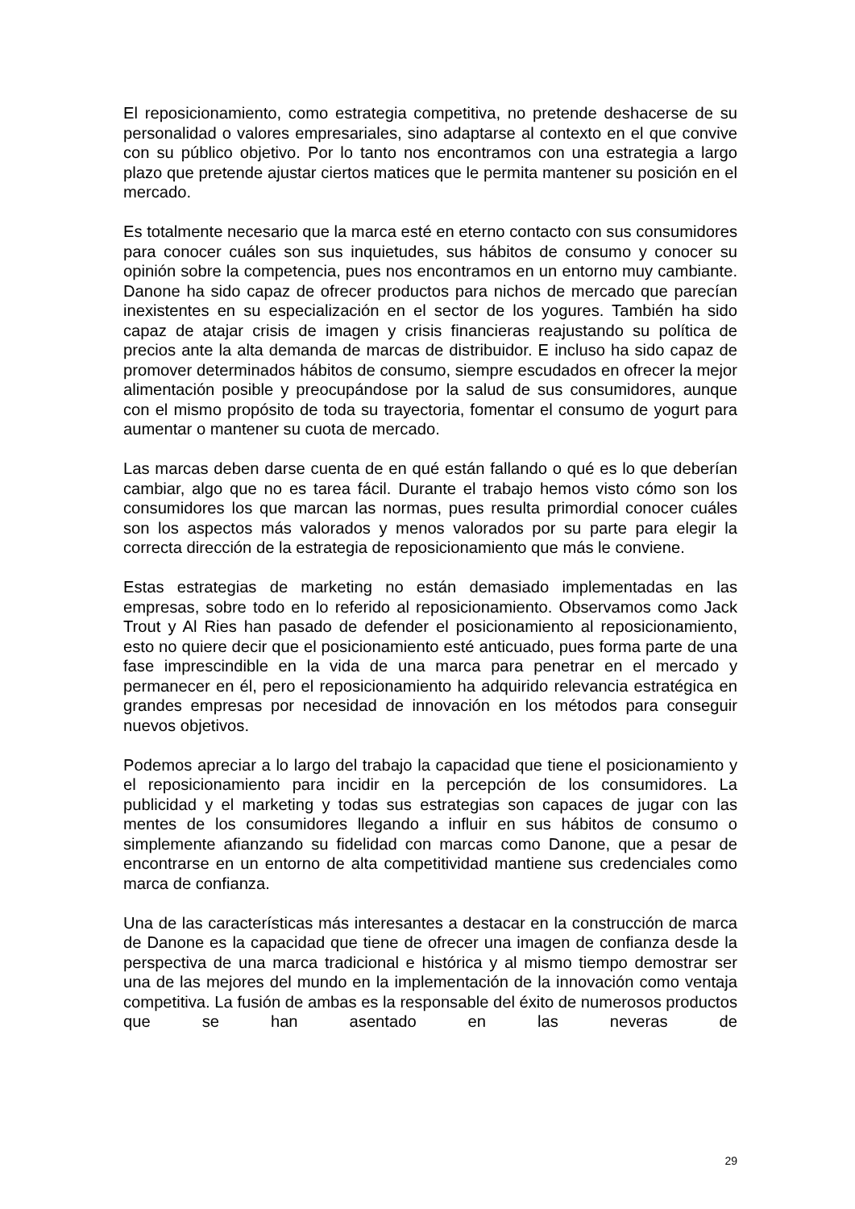El reposicionamiento, como estrategia competitiva, no pretende deshacerse de su personalidad o valores empresariales, sino adaptarse al contexto en el que convive con su público objetivo. Por lo tanto nos encontramos con una estrategia a largo plazo que pretende ajustar ciertos matices que le permita mantener su posición en el mercado.
Es totalmente necesario que la marca esté en eterno contacto con sus consumidores para conocer cuáles son sus inquietudes, sus hábitos de consumo y conocer su opinión sobre la competencia, pues nos encontramos en un entorno muy cambiante. Danone ha sido capaz de ofrecer productos para nichos de mercado que parecían inexistentes en su especialización en el sector de los yogures. También ha sido capaz de atajar crisis de imagen y crisis financieras reajustando su política de precios ante la alta demanda de marcas de distribuidor. E incluso ha sido capaz de promover determinados hábitos de consumo, siempre escudados en ofrecer la mejor alimentación posible y preocupándose por la salud de sus consumidores, aunque con el mismo propósito de toda su trayectoria, fomentar el consumo de yogurt para aumentar o mantener su cuota de mercado.
Las marcas deben darse cuenta de en qué están fallando o qué es lo que deberían cambiar, algo que no es tarea fácil. Durante el trabajo hemos visto cómo son los consumidores los que marcan las normas, pues resulta primordial conocer cuáles son los aspectos más valorados y menos valorados por su parte para elegir la correcta dirección de la estrategia de reposicionamiento que más le conviene.
Estas estrategias de marketing no están demasiado implementadas en las empresas, sobre todo en lo referido al reposicionamiento. Observamos como Jack Trout y Al Ries han pasado de defender el posicionamiento al reposicionamiento, esto no quiere decir que el posicionamiento esté anticuado, pues forma parte de una fase imprescindible en la vida de una marca para penetrar en el mercado y permanecer en él, pero el reposicionamiento ha adquirido relevancia estratégica en grandes empresas por necesidad de innovación en los métodos para conseguir nuevos objetivos.
Podemos apreciar a lo largo del trabajo la capacidad que tiene el posicionamiento y el reposicionamiento para incidir en la percepción de los consumidores. La publicidad y el marketing y todas sus estrategias son capaces de jugar con las mentes de los consumidores llegando a influir en sus hábitos de consumo o simplemente afianzando su fidelidad con marcas como Danone, que a pesar de encontrarse en un entorno de alta competitividad mantiene sus credenciales como marca de confianza.
Una de las características más interesantes a destacar en la construcción de marca de Danone es la capacidad que tiene de ofrecer una imagen de confianza desde la perspectiva de una marca tradicional e histórica y al mismo tiempo demostrar ser una de las mejores del mundo en la implementación de la innovación como ventaja competitiva. La fusión de ambas es la responsable del éxito de numerosos productos que se han asentado en las neveras de
29